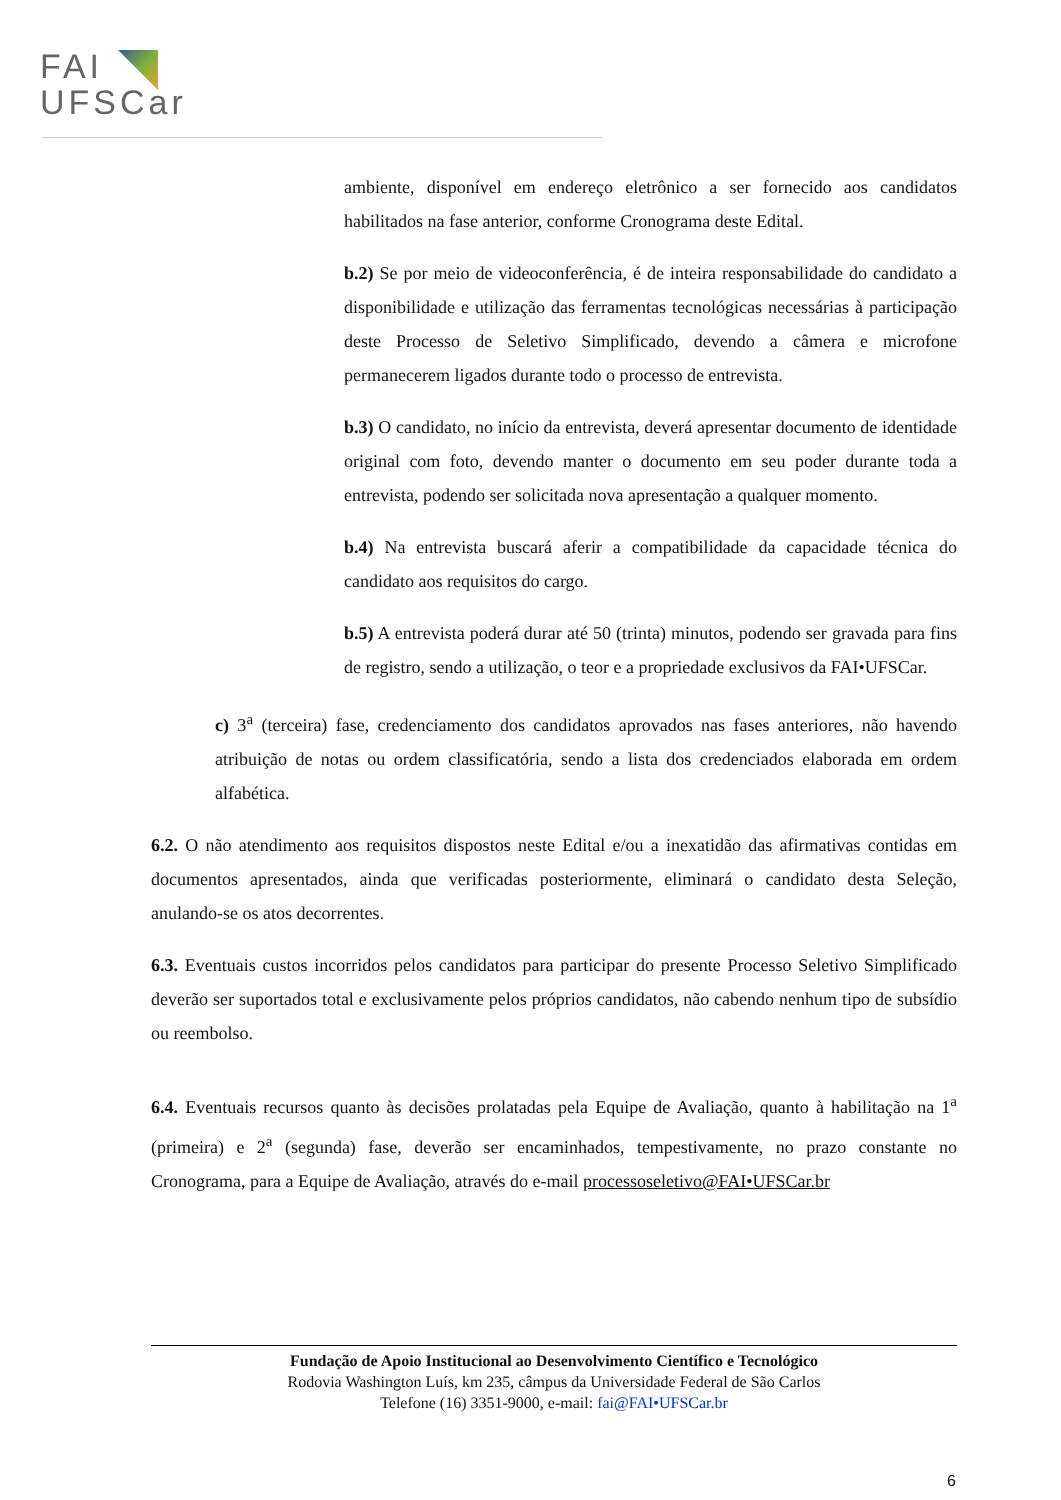FAI
UFSCar
ambiente, disponível em endereço eletrônico a ser fornecido aos candidatos habilitados na fase anterior, conforme Cronograma deste Edital.
b.2) Se por meio de videoconferência, é de inteira responsabilidade do candidato a disponibilidade e utilização das ferramentas tecnológicas necessárias à participação deste Processo de Seletivo Simplificado, devendo a câmera e microfone permanecerem ligados durante todo o processo de entrevista.
b.3) O candidato, no início da entrevista, deverá apresentar documento de identidade original com foto, devendo manter o documento em seu poder durante toda a entrevista, podendo ser solicitada nova apresentação a qualquer momento.
b.4) Na entrevista buscará aferir a compatibilidade da capacidade técnica do candidato aos requisitos do cargo.
b.5) A entrevista poderá durar até 50 (trinta) minutos, podendo ser gravada para fins de registro, sendo a utilização, o teor e a propriedade exclusivos da FAI•UFSCar.
c) 3<sup>a</sup> (terceira) fase, credenciamento dos candidatos aprovados nas fases anteriores, não havendo atribuição de notas ou ordem classificatória, sendo a lista dos credenciados elaborada em ordem alfabética.
6.2. O não atendimento aos requisitos dispostos neste Edital e/ou a inexatidão das afirmativas contidas em documentos apresentados, ainda que verificadas posteriormente, eliminará o candidato desta Seleção, anulando-se os atos decorrentes.
6.3. Eventuais custos incorridos pelos candidatos para participar do presente Processo Seletivo Simplificado deverão ser suportados total e exclusivamente pelos próprios candidatos, não cabendo nenhum tipo de subsídio ou reembolso.
6.4. Eventuais recursos quanto às decisões prolatadas pela Equipe de Avaliação, quanto à habilitação na 1<sup>a</sup> (primeira) e 2<sup>a</sup> (segunda) fase, deverão ser encaminhados, tempestivamente, no prazo constante no Cronograma, para a Equipe de Avaliação, através do e-mail processoseletivo@FAI•UFSCar.br
Fundação de Apoio Institucional ao Desenvolvimento Científico e Tecnológico
Rodovia Washington Luís, km 235, câmpus da Universidade Federal de São Carlos
Telefone (16) 3351-9000, e-mail: fai@FAI•UFSCar.br
6